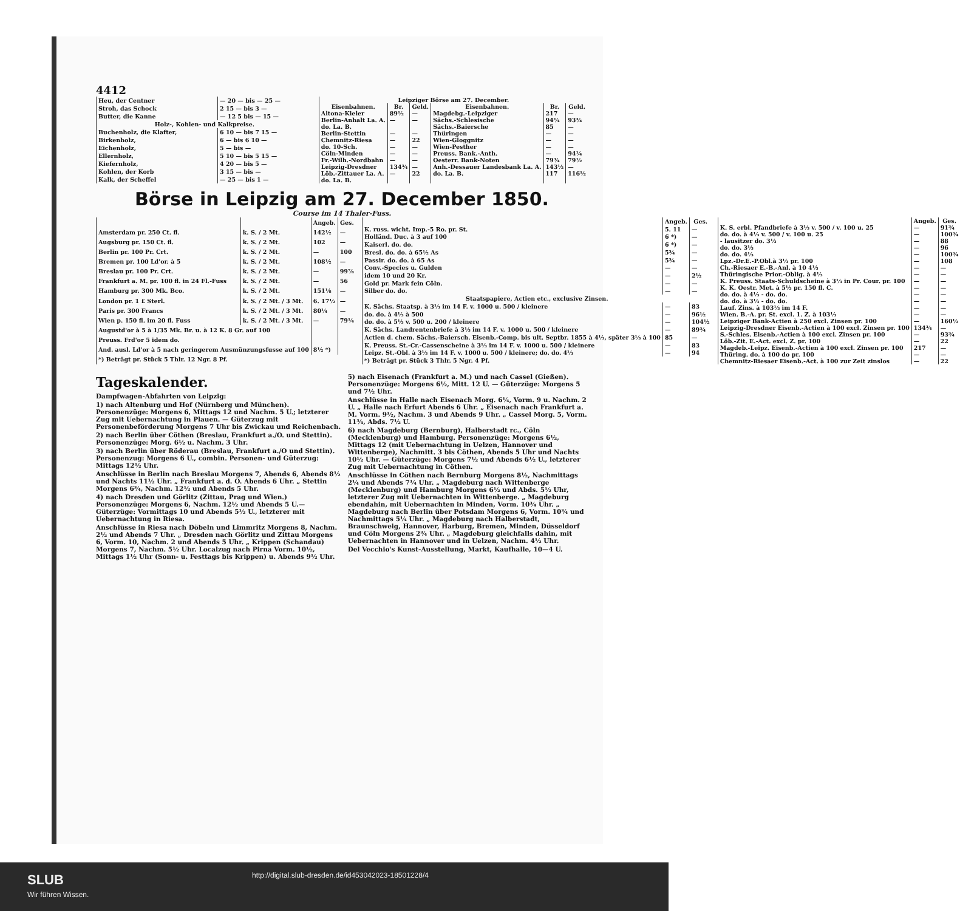4412
| Heu, der Centner | — 20 — bis — 25 — |
| Stroh, das Schock | 2 15 — bis 3 — |
| Butter, die Kanne | — 12 5 bis — 15 — |
| Holz-, Kohlen- und Kalkpreise. | |
| Buchenholz, die Klafter, | 6 10 — bis 7 15 — |
| Birkenholz, | 6 — bis 6 10 — |
| Eichenholz, | 5 — bis — |
| Ellernholz, | 5 10 — bis 5 15 — |
| Kiefernholz, | 4 20 — bis 5 — |
| Kohlen, der Korb | 3 15 — bis — |
| Kalk, der Scheffel | — 25 — bis 1 — |
| Leipziger Börse am 27. December. | | | | | |
| --- | --- | --- | --- | --- | --- |
| Eisenbahnen. | Br. | Geld. | Eisenbahnen. | Br. | Geld. |
| Altona-Kieler | 89½ | — | Magdebg.-Leipziger | 217 | — |
| Berlin-Anhalt La. A. | — | — | Sächs.-Schlesische | 94¼ | 93¾ |
| do. La. B. | | | Sächs.-Baiersche | 85 | — |
| Berlin-Stettin | — | — | Thüringen | — | — |
| Chemnitz-Riesa | — | 22 | Wien-Gloggnitz | — | — |
| do. 10-Sch. | — | — | Wien-Pesther | — | — |
| Cöln-Minden | — | — | Preuss. Bank.-Anth. | — | 94¼ |
| Fr.-Wilh.-Nordbahn | — | — | Oesterr. Bank-Noten | 79¾ | 79½ |
| Leipzig-Dresdner | 134¾ | — | Anh.-Dessauer Landesbank La. A. | 143½ | — |
| Löb.-Zittauer La. A. | — | 22 | do. La. B. | 117 | 116½ |
| do. La. B. | | | | | |
Börse in Leipzig am 27. December 1850.
Course im 14 Thaler-Fuss.
| | | Angeb. | Ges. |
| --- | --- | --- | --- |
| Amsterdam pr. 250 Ct. fl. | k. S. / 2 Mt. | 142½ | — |
| Augsburg pr. 150 Ct. fl. | k. S. / 2 Mt. | 102 | — |
| Berlin pr. 100 Pr. Crt. | k. S. / 2 Mt. | — | 100 |
| Bremen pr. 100 Ld'or. à 5 | k. S. / 2 Mt. | 108½ | — |
| Breslau pr. 100 Pr. Crt. | k. S. / 2 Mt. | — | 99⅞ |
| Frankfurt a. M. pr. 100 fl. in 24 Fl.-Fuss | k. S. / 2 Mt. | — | 56 |
| Hamburg pr. 300 Mk. Bco. | k. S. / 2 Mt. | 151⅛ | — |
| London pr. 1 £ Sterl. | k. S. / 2 Mt. / 3 Mt. | 6. 17½ | — |
| Paris pr. 300 Francs | k. S. / 2 Mt. / 3 Mt. | 80¼ | — |
| Wien p. 150 fl. im 20 fl. Fuss | k. S. / 2 Mt. / 3 Mt. | — | 79¼ |
| Augustd'or à 5 à 1/35 Mk. Br. u. à 12 K. 8 Gr. auf 100 | | | |
| Preuss. Frd'or 5 idem do. | | | |
| And. ausl. Ld'or à 5 nach geringerem Ausmünzungsfusse auf 100 | | 8½ *) | |
| *) Beträgt pr. Stück 5 Thlr. 12 Ngr. 8 Pf. | | | |
| | Angeb. | Ges. |
| --- | --- | --- |
| K. russ. wicht. Imp.-5 Ro. pr. St. | 5. 11 | — |
| Holländ. Duc. à 3 auf 100 | 6 *) | — |
| Kaiserl. do. do. | 6 *) | — |
| Bresl. do. do. à 65½ As | 5¾ | — |
| Passir. do. do. à 65 As | 5¾ | — |
| Conv.-Species u. Gulden | — | — |
| idem 10 und 20 Kr. | — | 2½ |
| Gold pr. Mark fein Cöln. | — | — |
| Silber do. do. | — | — |
| Staatspapiere, Actien etc., exclusive Zinsen. | | |
| K. Sächs. Staatsp. à 3⅓ im 14 F. v. 1000 u. 500 / kleinere | — | 83 |
| do. do. à 4⅓ à 500 | — | 96½ |
| do. do. à 5⅓ v. 500 u. 200 / kleinere | — | 104½ |
| K. Sächs. Landrentenbriefe à 3⅓ im 14 F. v. 1000 u. 500 / kleinere | — | 89¾ |
| Actien d. chem. Sächs.-Baiersch. Eisenb.-Comp. bis ult. Septbr. 1855 à 4⅓, später 3⅓ à 100 | 85 | — |
| K. Preuss. St.-Cr.-Cassenscheine à 3⅓ im 14 F. v. 1000 u. 500 / kleinere | — | 83 |
| Leipz. St.-Obl. à 3⅓ im 14 F. v. 1000 u. 500 / kleinere; do. do. 4⅓ | — | 94 |
| *) Beträgt pr. Stück 3 Thlr. 5 Ngr. 4 Pf. | | |
| | Angeb. | Ges. |
| --- | --- | --- |
| K. S. erbl. Pfandbriefe à 3⅓ v. 500 / v. 100 u. 25 | — | 91¾ |
| do. do. à 4⅓ v. 500 / v. 100 u. 25 | — | 100¾ |
| - lausitzer do. 3⅓ | — | 88 |
| do. do. 3⅓ | — | 96 |
| do. do. 4⅓ | — | 100¾ |
| Lpz.-Dr.E.-P.Obl.à 3⅓ pr. 100 | — | 108 |
| Ch.-Riesaer E.-B.-Anl. à 10 4⅓ | — | — |
| Thüringische Prior.-Oblig. à 4⅓ | — | — |
| K. Preuss. Staats-Schuldscheine à 3⅓ in Pr. Cour. pr. 100 | — | — |
| K. K. Oestr. Met. à 5⅓ pr. 150 fl. C. | — | — |
| do. do. à 4⅓ - do. do. | — | — |
| do. do. à 3⅓ - do. do. | — | — |
| Lauf. Zins. à 103⅓ im 14 F. | — | — |
| Wien. B.-A. pr. St. excl. 1. Z. à 103⅓ | — | — |
| Leipziger Bank-Actien à 250 excl. Zinsen pr. 100 | — | 160½ |
| Leipzig-Dresdner Eisenb.-Actien à 100 excl. Zinsen pr. 100 | 134¾ | — |
| S.-Schles. Eisenb.-Actien à 100 excl. Zinsen pr. 100 | — | 93¾ |
| Löb.-Zit. E.-Act. excl. Z. pr. 100 | — | 22 |
| Magdeb.-Leipz. Eisenb.-Actien à 100 excl. Zinsen pr. 100 | 217 | — |
| Thüring. do. à 100 do pr. 100 | — | — |
| Chemnitz-Riesaer Eisenb.-Act. à 100 zur Zeit zinslos | — | 22 |
Tageskalender.
Dampfwagen-Abfahrten von Leipzig:
1) nach Altenburg und Hof (Nürnberg und München). Personenzüge: Morgens 6, Mittags 12 und Nachm. 5 U.; letzterer Zug mit Uebernachtung in Plauen. — Güterzug mit Personenbeförderung Morgens 7 Uhr bis Zwickau und Reichenbach.
2) nach Berlin über Cöthen (Breslau, Frankfurt a./O. und Stettin). Personenzüge: Morg. 6½ u. Nachm. 3 Uhr.
3) nach Berlin über Röderau (Breslau, Frankfurt a./O und Stettin). Personenzug: Morgens 6 U., combin. Personen- und Güterzug: Mittags 12½ Uhr.
Anschlüsse in Berlin nach Breslau Morgens 7, Abends 6, Abends 8½ und Nachts 11½ Uhr. „ Frankfurt a. d. O. Abends 6 Uhr. „ Stettin Morgens 6¾, Nachm. 12½ und Abends 5 Uhr.
4) nach Dresden und Görlitz (Zittau, Prag und Wien.) Personenzüge: Morgens 6, Nachm. 12½ und Abends 5 U.— Güterzüge: Vormittags 10 und Abends 5½ U., letzterer mit Uebernachtung in Riesa.
Anschlüsse in Riesa nach Döbeln und Limmritz Morgens 8, Nachm. 2½ und Abends 7 Uhr. „ Dresden nach Görlitz und Zittau Morgens 6, Vorm. 10, Nachm. 2 und Abends 5 Uhr. „ Krippen (Schandau) Morgens 7, Nachm. 5½ Uhr. Localzug nach Pirna Vorm. 10½, Mittags 1½ Uhr (Sonn- u. Festtags bis Krippen) u. Abends 9½ Uhr.
5) nach Eisenach (Frankfurt a. M.) und nach Cassel (Gießen). Personenzüge: Morgens 6½, Mitt. 12 U. — Güterzüge: Morgens 5 und 7½ Uhr.
Anschlüsse in Halle nach Eisenach Morg. 6¼, Vorm. 9 u. Nachm. 2 U. „ Halle nach Erfurt Abends 6 Uhr. „ Eisenach nach Frankfurt a. M. Vorm. 9½, Nachm. 3 und Abends 9 Uhr. „ Cassel Morg. 5, Vorm. 11¾, Abds. 7½ U.
6) nach Magdeburg (Bernburg), Halberstadt rc., Cöln (Mecklenburg) und Hamburg. Personenzüge: Morgens 6½, Mittags 12 (mit Uebernachtung in Uelzen, Hannover und Wittenberge), Nachmitt. 3 bis Cöthen, Abends 5 Uhr und Nachts 10½ Uhr. — Güterzüge: Morgens 7½ und Abends 6½ U., letzterer Zug mit Uebernachtung in Cöthen.
Anschlüsse in Cöthen nach Bernburg Morgens 8½, Nachmittags 2¼ und Abends 7¼ Uhr. „ Magdeburg nach Wittenberge (Mecklenburg) und Hamburg Morgens 6½ und Abds. 5½ Uhr, letzterer Zug mit Uebernachten in Wittenberge. „ Magdeburg ebendahin, mit Uebernachten in Minden, Vorm. 10¾ Uhr. „ Magdeburg nach Berlin über Potsdam Morgens 6, Vorm. 10¾ und Nachmittags 5¼ Uhr. „ Magdeburg nach Halberstadt, Braunschweig, Hannover, Harburg, Bremen, Minden, Düsseldorf und Cöln Morgens 2¾ Uhr. „ Magdeburg gleichfalls dahin, mit Uebernachten in Hannover und in Uelzen, Nachm. 4½ Uhr.
Del Vecchio's Kunst-Ausstellung, Markt, Kaufhalle, 10—4 U.
SLUB
Wir führen Wissen.
http://digital.slub-dresden.de/id453042023-18501228/4